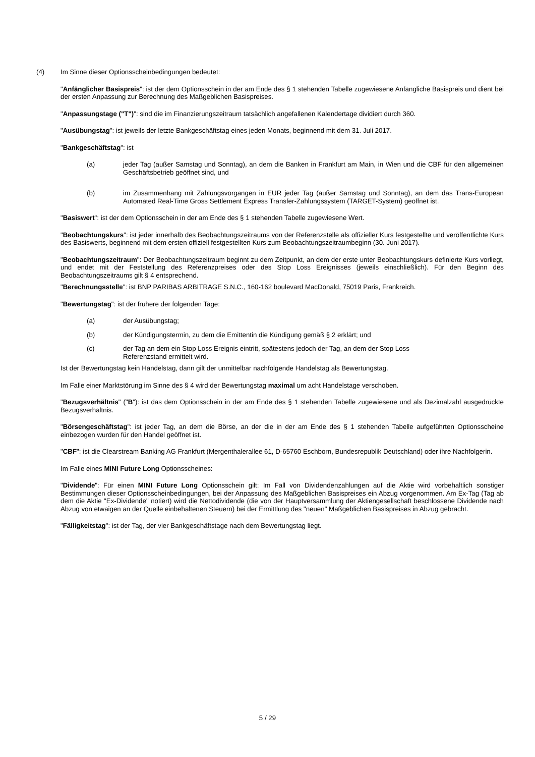(4) Im Sinne dieser Optionsscheinbedingungen bedeutet:
"Anfänglicher Basispreis": ist der dem Optionsschein in der am Ende des § 1 stehenden Tabelle zugewiesene Anfängliche Basispreis und dient bei der ersten Anpassung zur Berechnung des Maßgeblichen Basispreises.
"Anpassungstage ("T")": sind die im Finanzierungszeitraum tatsächlich angefallenen Kalendertage dividiert durch 360.
"Ausübungstag": ist jeweils der letzte Bankgeschäftstag eines jeden Monats, beginnend mit dem 31. Juli 2017.
"Bankgeschäftstag": ist
(a) jeder Tag (außer Samstag und Sonntag), an dem die Banken in Frankfurt am Main, in Wien und die CBF für den allgemeinen Geschäftsbetrieb geöffnet sind, und
(b) im Zusammenhang mit Zahlungsvorgängen in EUR jeder Tag (außer Samstag und Sonntag), an dem das Trans-European Automated Real-Time Gross Settlement Express Transfer-Zahlungssystem (TARGET-System) geöffnet ist.
"Basiswert": ist der dem Optionsschein in der am Ende des § 1 stehenden Tabelle zugewiesene Wert.
"Beobachtungskurs": ist jeder innerhalb des Beobachtungszeitraums von der Referenzstelle als offizieller Kurs festgestellte und veröffentlichte Kurs des Basiswerts, beginnend mit dem ersten offiziell festgestellten Kurs zum Beobachtungszeitraumbeginn (30. Juni 2017).
"Beobachtungszeitraum": Der Beobachtungszeitraum beginnt zu dem Zeitpunkt, an dem der erste unter Beobachtungskurs definierte Kurs vorliegt, und endet mit der Feststellung des Referenzpreises oder des Stop Loss Ereignisses (jeweils einschließlich). Für den Beginn des Beobachtungszeitraums gilt § 4 entsprechend.
"Berechnungsstelle": ist BNP PARIBAS ARBITRAGE S.N.C., 160-162 boulevard MacDonald, 75019 Paris, Frankreich.
"Bewertungstag": ist der frühere der folgenden Tage:
(a) der Ausübungstag;
(b) der Kündigungstermin, zu dem die Emittentin die Kündigung gemäß § 2 erklärt; und
(c) der Tag an dem ein Stop Loss Ereignis eintritt, spätestens jedoch der Tag, an dem der Stop Loss
Referenzstand ermittelt wird.
Ist der Bewertungstag kein Handelstag, dann gilt der unmittelbar nachfolgende Handelstag als Bewertungstag.
Im Falle einer Marktstörung im Sinne des § 4 wird der Bewertungstag maximal um acht Handelstage verschoben.
"Bezugsverhältnis" ("B"): ist das dem Optionsschein in der am Ende des § 1 stehenden Tabelle zugewiesene und als Dezimalzahl ausgedrückte Bezugsverhältnis.
"Börsengeschäftstag": ist jeder Tag, an dem die Börse, an der die in der am Ende des § 1 stehenden Tabelle aufgeführten Optionsscheine einbezogen wurden für den Handel geöffnet ist.
"CBF": ist die Clearstream Banking AG Frankfurt (Mergenthalerallee 61, D-65760 Eschborn, Bundesrepublik Deutschland) oder ihre Nachfolgerin.
Im Falle eines MINI Future Long Optionsscheines:
"Dividende": Für einen MINI Future Long Optionsschein gilt: Im Fall von Dividendenzahlungen auf die Aktie wird vorbehaltlich sonstiger Bestimmungen dieser Optionsscheinbedingungen, bei der Anpassung des Maßgeblichen Basispreises ein Abzug vorgenommen. Am Ex-Tag (Tag ab dem die Aktie "Ex-Dividende" notiert) wird die Nettodividende (die von der Hauptversammlung der Aktiengesellschaft beschlossene Dividende nach Abzug von etwaigen an der Quelle einbehaltenen Steuern) bei der Ermittlung des "neuen" Maßgeblichen Basispreises in Abzug gebracht.
"Fälligkeitstag": ist der Tag, der vier Bankgeschäftstage nach dem Bewertungstag liegt.
5 / 29